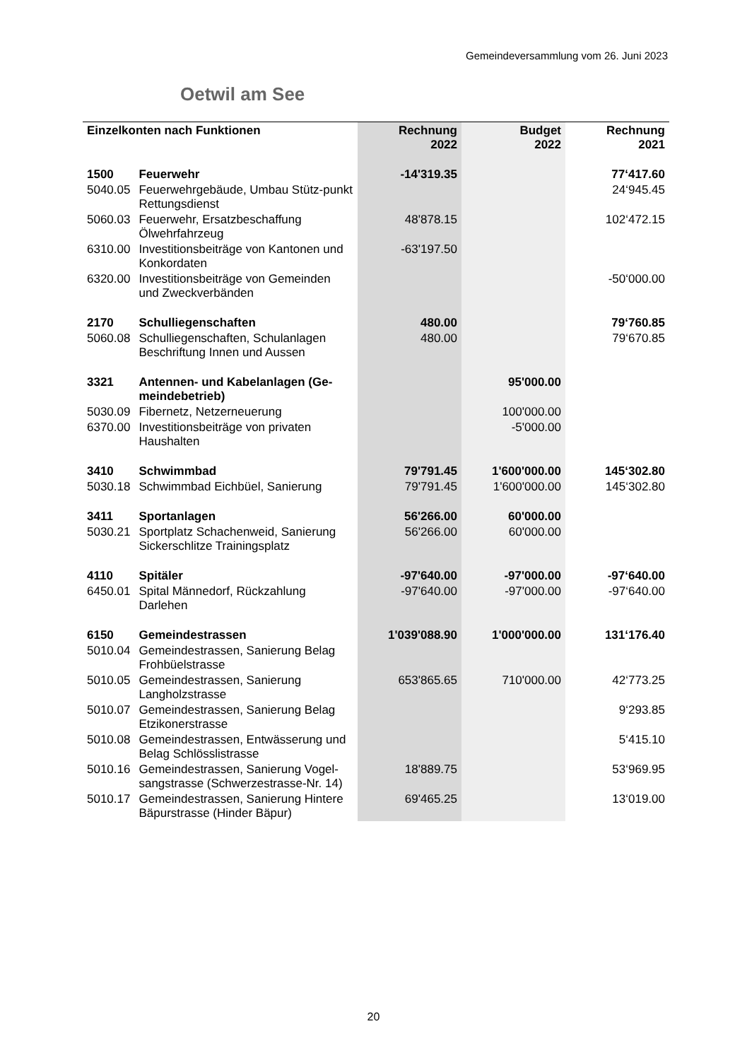Gemeindeversammlung vom 26. Juni 2023
Oetwil am See
| Einzelkonten nach Funktionen | | Rechnung 2022 | Budget 2022 | Rechnung 2021 |
| --- | --- | --- | --- | --- |
| 1500 | Feuerwehr | -14'319.35 | | 77‘417.60 |
| 5040.05 | Feuerwehrgebäude, Umbau Stütz-punkt Rettungsdienst | | | 24‘945.45 |
| 5060.03 | Feuerwehr, Ersatzbeschaffung Ölwehrfahrzeug | 48'878.15 | | 102‘472.15 |
| 6310.00 | Investitionsbeiträge von Kantonen und Konkordaten | -63'197.50 | | |
| 6320.00 | Investitionsbeiträge von Gemeinden und Zweckverbänden | | | -50‘000.00 |
| 2170 | Schulliegenschaften | 480.00 | | 79‘760.85 |
| 5060.08 | Schulliegenschaften, Schulanlagen Beschriftung Innen und Aussen | 480.00 | | 79‘670.85 |
| 3321 | Antennen- und Kabelanlagen (Ge-meindebetrieb) | | 95'000.00 | |
| 5030.09 | Fibernetz, Netzerneuerung | | 100'000.00 | |
| 6370.00 | Investitionsbeiträge von privaten Haushalten | | -5'000.00 | |
| 3410 | Schwimmbad | 79'791.45 | 1'600'000.00 | 145‘302.80 |
| 5030.18 | Schwimmbad Eichbüel, Sanierung | 79'791.45 | 1'600'000.00 | 145‘302.80 |
| 3411 | Sportanlagen | 56'266.00 | 60'000.00 | |
| 5030.21 | Sportplatz Schachenweid, Sanierung Sickerschlitze Trainingsplatz | 56'266.00 | 60'000.00 | |
| 4110 | Spitäler | -97'640.00 | -97'000.00 | -97‘640.00 |
| 6450.01 | Spital Männedorf, Rückzahlung Darlehen | -97'640.00 | -97'000.00 | -97‘640.00 |
| 6150 | Gemeindestrassen | 1'039'088.90 | 1'000'000.00 | 131‘176.40 |
| 5010.04 | Gemeindestrassen, Sanierung Belag Frohbüelstrasse | | | |
| 5010.05 | Gemeindestrassen, Sanierung Langholzstrasse | 653'865.65 | 710'000.00 | 42‘773.25 |
| 5010.07 | Gemeindestrassen, Sanierung Belag Etzikonerstrasse | | | 9‘293.85 |
| 5010.08 | Gemeindestrassen, Entwässerung und Belag Schlösslistrasse | | | 5‘415.10 |
| 5010.16 | Gemeindestrassen, Sanierung Vogel-sangstrasse (Schwerzestrasse-Nr. 14) | 18'889.75 | | 53‘969.95 |
| 5010.17 | Gemeindestrassen, Sanierung Hintere Bäpurstrasse (Hinder Bäpur) | 69'465.25 | | 13‘019.00 |
20